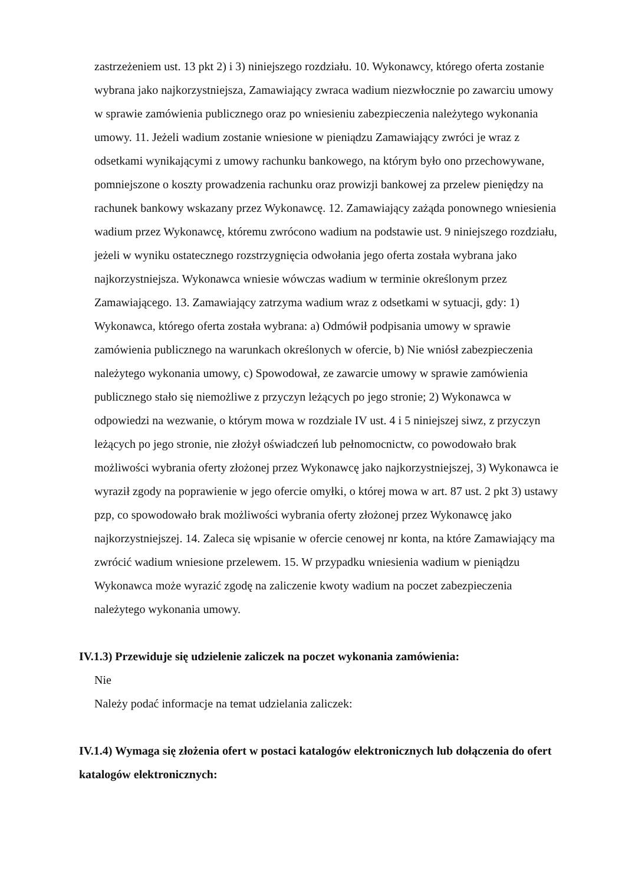zastrzeżeniem ust. 13 pkt 2) i 3) niniejszego rozdziału. 10. Wykonawcy, którego oferta zostanie wybrana jako najkorzystniejsza, Zamawiający zwraca wadium niezwłocznie po zawarciu umowy w sprawie zamówienia publicznego oraz po wniesieniu zabezpieczenia należytego wykonania umowy. 11. Jeżeli wadium zostanie wniesione w pieniądzu Zamawiający zwróci je wraz z odsetkami wynikającymi z umowy rachunku bankowego, na którym było ono przechowywane, pomniejszone o koszty prowadzenia rachunku oraz prowizji bankowej za przelew pieniędzy na rachunek bankowy wskazany przez Wykonawcę. 12. Zamawiający zażąda ponownego wniesienia wadium przez Wykonawcę, któremu zwrócono wadium na podstawie ust. 9 niniejszego rozdziału, jeżeli w wyniku ostatecznego rozstrzygnięcia odwołania jego oferta została wybrana jako najkorzystniejsza. Wykonawca wniesie wówczas wadium w terminie określonym przez Zamawiającego. 13. Zamawiający zatrzyma wadium wraz z odsetkami w sytuacji, gdy: 1) Wykonawca, którego oferta została wybrana: a) Odmówił podpisania umowy w sprawie zamówienia publicznego na warunkach określonych w ofercie, b) Nie wniósł zabezpieczenia należytego wykonania umowy, c) Spowodował, ze zawarcie umowy w sprawie zamówienia publicznego stało się niemożliwe z przyczyn leżących po jego stronie; 2) Wykonawca w odpowiedzi na wezwanie, o którym mowa w rozdziale IV ust. 4 i 5 niniejszej siwz, z przyczyn leżących po jego stronie, nie złożył oświadczeń lub pełnomocnictw, co powodowało brak możliwości wybrania oferty złożonej przez Wykonawcę jako najkorzystniejszej, 3) Wykonawca ie wyraził zgody na poprawienie w jego ofercie omyłki, o której mowa w art. 87 ust. 2 pkt 3) ustawy pzp, co spowodowało brak możliwości wybrania oferty złożonej przez Wykonawcę jako najkorzystniejszej. 14. Zaleca się wpisanie w ofercie cenowej nr konta, na które Zamawiający ma zwrócić wadium wniesione przelewem. 15. W przypadku wniesienia wadium w pieniądzu Wykonawca może wyrazić zgodę na zaliczenie kwoty wadium na poczet zabezpieczenia należytego wykonania umowy.
IV.1.3) Przewiduje się udzielenie zaliczek na poczet wykonania zamówienia:
Nie
Należy podać informacje na temat udzielania zaliczek:
IV.1.4) Wymaga się złożenia ofert w postaci katalogów elektronicznych lub dołączenia do ofert katalogów elektronicznych: